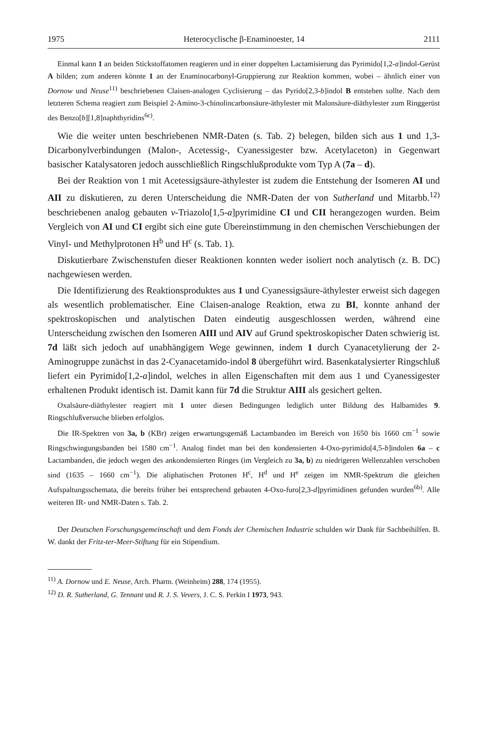1975 Heterocyclische β-Enaminoester, 14 2111
Einmal kann 1 an beiden Stickstoffatomen reagieren und in einer doppelten Lactamisierung das Pyrimido[1,2-a]indol-Gerüst A bilden; zum anderen könnte 1 an der Enaminocarbonyl-Gruppierung zur Reaktion kommen, wobei – ähnlich einer von Dornow und Neuse<sup>11)</sup> beschriebenen Claisen-analogen Cyclisierung – das Pyrido[2,3-b]indol B entstehen sollte. Nach dem letzteren Schema reagiert zum Beispiel 2-Amino-3-chinolincarbonsäure-äthylester mit Malonsäure-diäthylester zum Ringgerüst des Benzo[b][1,8]naphthyridins<sup>6c)</sup>.
Wie die weiter unten beschriebenen NMR-Daten (s. Tab. 2) belegen, bilden sich aus 1 und 1,3-Dicarbonylverbindungen (Malon-, Acetessig-, Cyanessigester bzw. Acetylaceton) in Gegenwart basischer Katalysatoren jedoch ausschließlich Ringschlußprodukte vom Typ A (7a – d).
Bei der Reaktion von 1 mit Acetessigsäure-äthylester ist zudem die Entstehung der Isomeren AI und AII zu diskutieren, zu deren Unterscheidung die NMR-Daten der von Sutherland und Mitarbb.<sup>12)</sup> beschriebenen analog gebauten v-Triazolo[1,5-a]pyrimidine CI und CII herangezogen wurden. Beim Vergleich von AI und CI ergibt sich eine gute Übereinstimmung in den chemischen Verschiebungen der Vinyl- und Methylprotonen H<sup>b</sup> und H<sup>c</sup> (s. Tab. 1).
Diskutierbare Zwischenstufen dieser Reaktionen konnten weder isoliert noch analytisch (z. B. DC) nachgewiesen werden.
Die Identifizierung des Reaktionsproduktes aus 1 und Cyanessigsäure-äthylester erweist sich dagegen als wesentlich problematischer. Eine Claisen-analoge Reaktion, etwa zu BI, konnte anhand der spektroskopischen und analytischen Daten eindeutig ausgeschlossen werden, während eine Unterscheidung zwischen den Isomeren AIII und AIV auf Grund spektroskopischer Daten schwierig ist. 7d läßt sich jedoch auf unabhängigem Wege gewinnen, indem 1 durch Cyanacetylierung der 2-Aminogruppe zunächst in das 2-Cyanacetamido-indol 8 übergeführt wird. Basenkatalysierter Ringschluß liefert ein Pyrimido[1,2-a]indol, welches in allen Eigenschaften mit dem aus 1 und Cyanessigester erhaltenen Produkt identisch ist. Damit kann für 7d die Struktur AIII als gesichert gelten.
Oxalsäure-diäthylester reagiert mit 1 unter diesen Bedingungen lediglich unter Bildung des Halbamides 9. Ringschlußversuche blieben erfolglos.
Die IR-Spektren von 3a, b (KBr) zeigen erwartungsgemäß Lactambanden im Bereich von 1650 bis 1660 cm<sup>−1</sup> sowie Ringschwingungsbanden bei 1580 cm<sup>−1</sup>. Analog findet man bei den kondensierten 4-Oxo-pyrimido[4,5-b]indolen 6a – c Lactambanden, die jedoch wegen des ankondensierten Ringes (im Vergleich zu 3a, b) zu niedrigeren Wellenzahlen verschoben sind (1635 – 1660 cm<sup>−1</sup>). Die aliphatischen Protonen H<sup>c</sup>, H<sup>d</sup> und H<sup>e</sup> zeigen im NMR-Spektrum die gleichen Aufspaltungsschemata, die bereits früher bei entsprechend gebauten 4-Oxo-furo[2,3-d]pyrimidinen gefunden wurden<sup>6b)</sup>. Alle weiteren IR- und NMR-Daten s. Tab. 2.
Der Deutschen Forschungsgemeinschaft und dem Fonds der Chemischen Industrie schulden wir Dank für Sachbeihilfen. B. W. dankt der Fritz-ter-Meer-Stiftung für ein Stipendium.
<sup>11)</sup> A. Dornow und E. Neuse, Arch. Pharm. (Weinheim) 288, 174 (1955).
<sup>12)</sup> D. R. Sutherland, G. Tennant und R. J. S. Vevers, J. C. S. Perkin I 1973, 943.